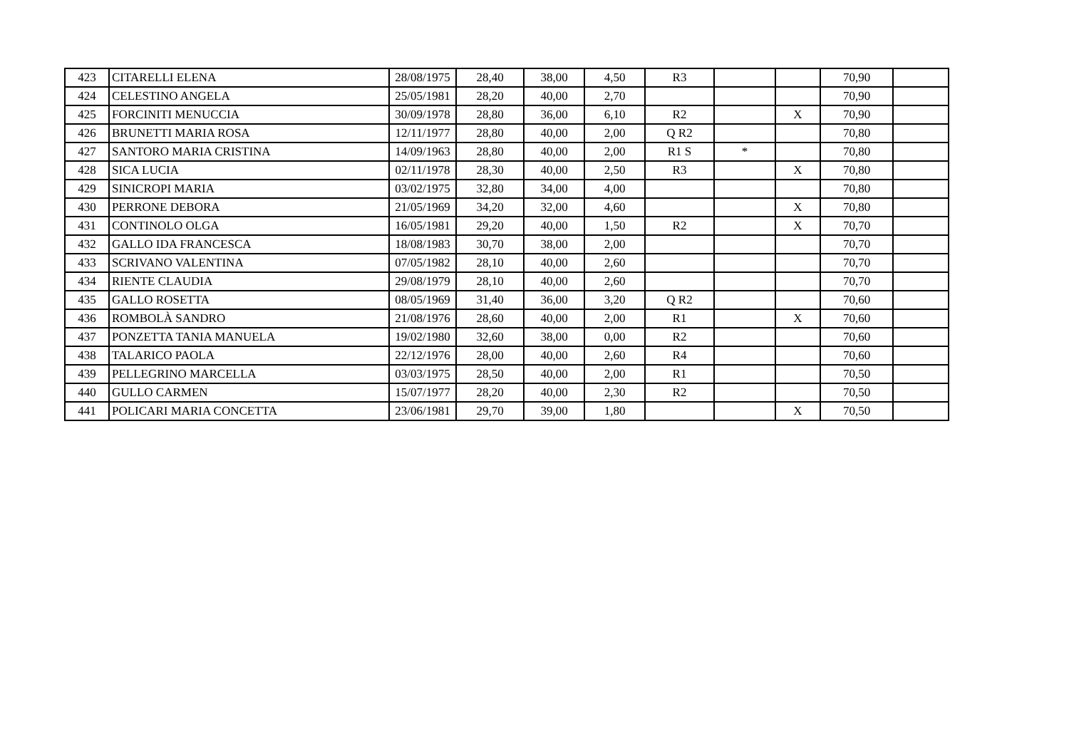| 423 | CITARELLI ELENA | 28/08/1975 | 28,40 | 38,00 | 4,50 | R3 | | | 70,90 | |
| 424 | CELESTINO ANGELA | 25/05/1981 | 28,20 | 40,00 | 2,70 | | | | 70,90 | |
| 425 | FORCINITI MENUCCIA | 30/09/1978 | 28,80 | 36,00 | 6,10 | R2 | | X | 70,90 | |
| 426 | BRUNETTI MARIA ROSA | 12/11/1977 | 28,80 | 40,00 | 2,00 | Q R2 | | | 70,80 | |
| 427 | SANTORO MARIA CRISTINA | 14/09/1963 | 28,80 | 40,00 | 2,00 | R1 S | * | | 70,80 | |
| 428 | SICA LUCIA | 02/11/1978 | 28,30 | 40,00 | 2,50 | R3 | | X | 70,80 | |
| 429 | SINICROPI MARIA | 03/02/1975 | 32,80 | 34,00 | 4,00 | | | | 70,80 | |
| 430 | PERRONE DEBORA | 21/05/1969 | 34,20 | 32,00 | 4,60 | | | X | 70,80 | |
| 431 | CONTINOLO OLGA | 16/05/1981 | 29,20 | 40,00 | 1,50 | R2 | | X | 70,70 | |
| 432 | GALLO IDA FRANCESCA | 18/08/1983 | 30,70 | 38,00 | 2,00 | | | | 70,70 | |
| 433 | SCRIVANO VALENTINA | 07/05/1982 | 28,10 | 40,00 | 2,60 | | | | 70,70 | |
| 434 | RIENTE CLAUDIA | 29/08/1979 | 28,10 | 40,00 | 2,60 | | | | 70,70 | |
| 435 | GALLO ROSETTA | 08/05/1969 | 31,40 | 36,00 | 3,20 | Q R2 | | | 70,60 | |
| 436 | ROMBOLÀ SANDRO | 21/08/1976 | 28,60 | 40,00 | 2,00 | R1 | | X | 70,60 | |
| 437 | PONZETTA TANIA MANUELA | 19/02/1980 | 32,60 | 38,00 | 0,00 | R2 | | | 70,60 | |
| 438 | TALARICO PAOLA | 22/12/1976 | 28,00 | 40,00 | 2,60 | R4 | | | 70,60 | |
| 439 | PELLEGRINO MARCELLA | 03/03/1975 | 28,50 | 40,00 | 2,00 | R1 | | | 70,50 | |
| 440 | GULLO CARMEN | 15/07/1977 | 28,20 | 40,00 | 2,30 | R2 | | | 70,50 | |
| 441 | POLICARI MARIA CONCETTA | 23/06/1981 | 29,70 | 39,00 | 1,80 | | | X | 70,50 | |